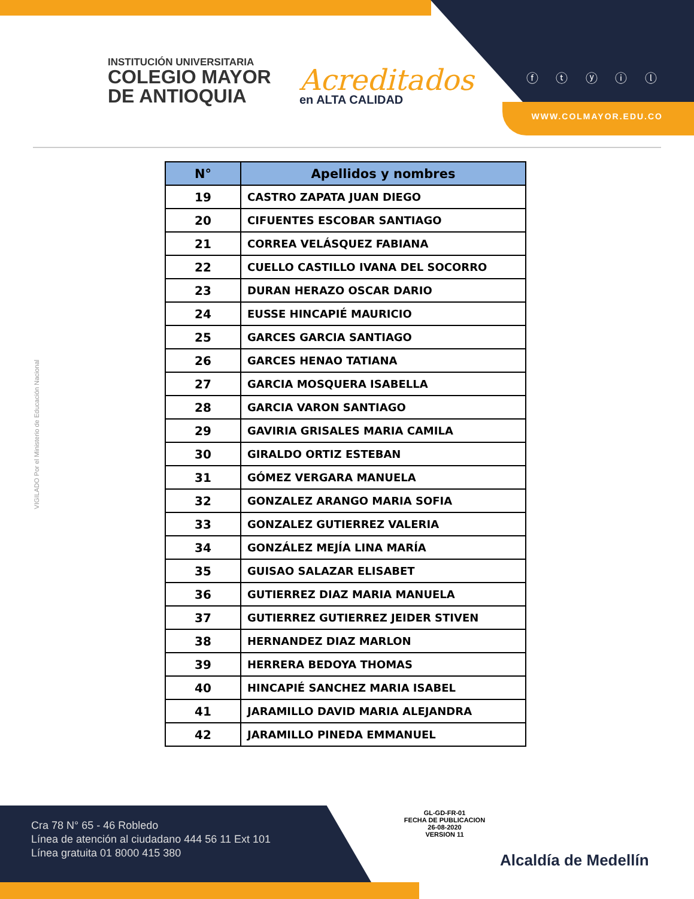INSTITUCIÓN UNIVERSITARIA
COLEGIO MAYOR
DE ANTIOQUIA
Acreditados
en ALTA CALIDAD
ⓕ ⓣ ⓨ ⓘ ⓛ
WWW.COLMAYOR.EDU.CO
VIGILADO Por el Ministerio de Educación Nacional
| N° | Apellidos y nombres |
| --- | --- |
| 19 | CASTRO ZAPATA JUAN DIEGO |
| 20 | CIFUENTES ESCOBAR SANTIAGO |
| 21 | CORREA VELÁSQUEZ FABIANA |
| 22 | CUELLO CASTILLO IVANA DEL SOCORRO |
| 23 | DURAN HERAZO OSCAR DARIO |
| 24 | EUSSE HINCAPIÉ MAURICIO |
| 25 | GARCES GARCIA SANTIAGO |
| 26 | GARCES HENAO TATIANA |
| 27 | GARCIA MOSQUERA ISABELLA |
| 28 | GARCIA VARON SANTIAGO |
| 29 | GAVIRIA GRISALES MARIA CAMILA |
| 30 | GIRALDO ORTIZ ESTEBAN |
| 31 | GÓMEZ VERGARA MANUELA |
| 32 | GONZALEZ ARANGO MARIA SOFIA |
| 33 | GONZALEZ GUTIERREZ VALERIA |
| 34 | GONZÁLEZ MEJÍA LINA MARÍA |
| 35 | GUISAO SALAZAR ELISABET |
| 36 | GUTIERREZ DIAZ MARIA MANUELA |
| 37 | GUTIERREZ GUTIERREZ JEIDER STIVEN |
| 38 | HERNANDEZ DIAZ MARLON |
| 39 | HERRERA BEDOYA THOMAS |
| 40 | HINCAPIÉ SANCHEZ MARIA ISABEL |
| 41 | JARAMILLO DAVID MARIA ALEJANDRA |
| 42 | JARAMILLO PINEDA EMMANUEL |
Cra 78 N° 65 - 46 Robledo
Línea de atención al ciudadano 444 56 11 Ext 101
Línea gratuita 01 8000 415 380
GL-GD-FR-01
FECHA DE PUBLICACION
26-08-2020
VERSION 11
Alcaldía de Medellín